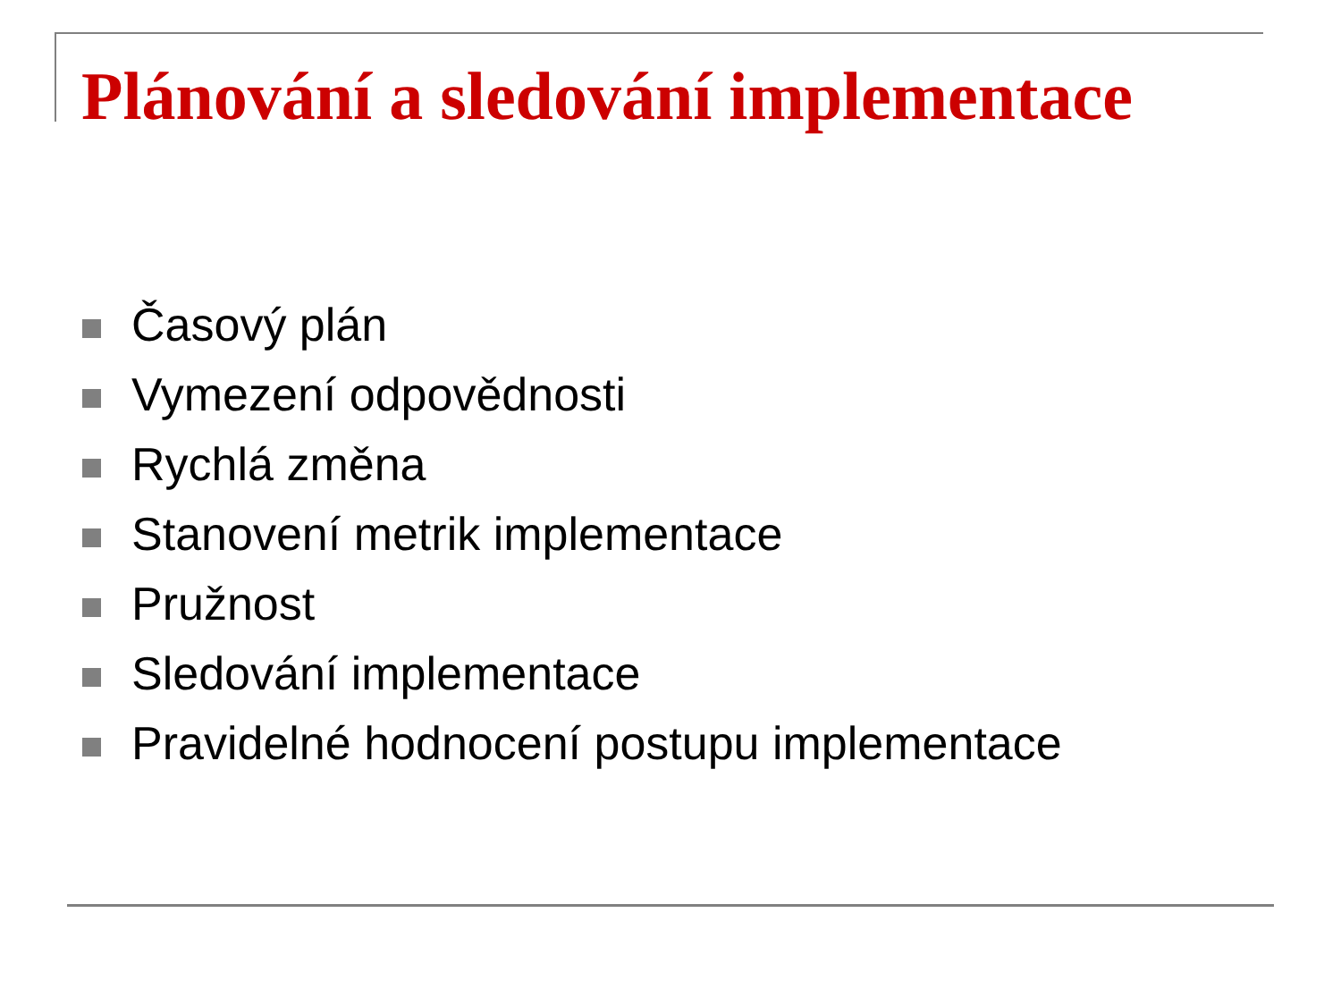Plánování a sledování implementace
Časový plán
Vymezení odpovědnosti
Rychlá změna
Stanovení metrik implementace
Pružnost
Sledování implementace
Pravidelné hodnocení postupu implementace